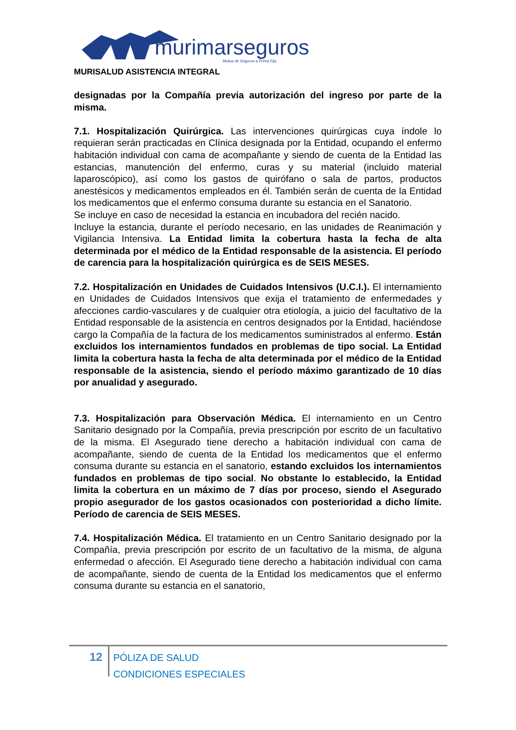murimarseguros
Mutua de Seguros a Prima Fija
MURISALUD ASISTENCIA INTEGRAL
designadas por la Compañía previa autorización del ingreso por parte de la misma.
7.1. Hospitalización Quirúrgica. Las intervenciones quirúrgicas cuya índole lo requieran serán practicadas en Clínica designada por la Entidad, ocupando el enfermo habitación individual con cama de acompañante y siendo de cuenta de la Entidad las estancias, manutención del enfermo, curas y su material (incluido material laparoscópico), así como los gastos de quirófano o sala de partos, productos anestésicos y medicamentos empleados en él. También serán de cuenta de la Entidad los medicamentos que el enfermo consuma durante su estancia en el Sanatorio.
Se incluye en caso de necesidad la estancia en incubadora del recién nacido.
Incluye la estancia, durante el período necesario, en las unidades de Reanimación y Vigilancia Intensiva. La Entidad limita la cobertura hasta la fecha de alta determinada por el médico de la Entidad responsable de la asistencia. El período de carencia para la hospitalización quirúrgica es de SEIS MESES.
7.2. Hospitalización en Unidades de Cuidados Intensivos (U.C.I.). El internamiento en Unidades de Cuidados Intensivos que exija el tratamiento de enfermedades y afecciones cardio-vasculares y de cualquier otra etiología, a juicio del facultativo de la Entidad responsable de la asistencia en centros designados por la Entidad, haciéndose cargo la Compañía de la factura de los medicamentos suministrados al enfermo. Están excluidos los internamientos fundados en problemas de tipo social. La Entidad limita la cobertura hasta la fecha de alta determinada por el médico de la Entidad responsable de la asistencia, siendo el período máximo garantizado de 10 días por anualidad y asegurado.
7.3. Hospitalización para Observación Médica. El internamiento en un Centro Sanitario designado por la Compañía, previa prescripción por escrito de un facultativo de la misma. El Asegurado tiene derecho a habitación individual con cama de acompañante, siendo de cuenta de la Entidad los medicamentos que el enfermo consuma durante su estancia en el sanatorio, estando excluidos los internamientos fundados en problemas de tipo social. No obstante lo establecido, la Entidad limita la cobertura en un máximo de 7 días por proceso, siendo el Asegurado propio asegurador de los gastos ocasionados con posterioridad a dicho límite. Período de carencia de SEIS MESES.
7.4. Hospitalización Médica. El tratamiento en un Centro Sanitario designado por la Compañía, previa prescripción por escrito de un facultativo de la misma, de alguna enfermedad o afección. El Asegurado tiene derecho a habitación individual con cama de acompañante, siendo de cuenta de la Entidad los medicamentos que el enfermo consuma durante su estancia en el sanatorio,
12
PÓLIZA DE SALUD
CONDICIONES ESPECIALES